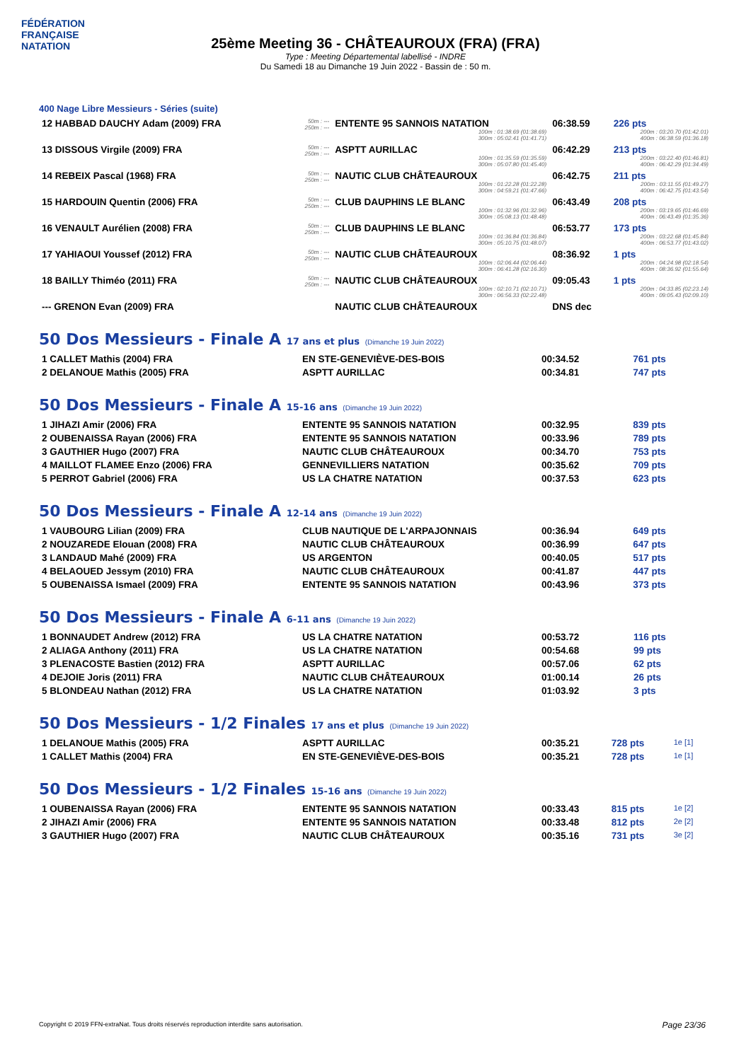FÉDÉRATION FRANÇAISE
NATATION
25ème Meeting 36 - CHÂTEAUROUX (FRA) (FRA)
Type : Meeting Départemental labellisé - INDRE
Du Samedi 18 au Dimanche 19 Juin 2022 - Bassin de : 50 m.
400 Nage Libre Messieurs - Séries (suite)
| 12 HABBAD DAUCHY Adam (2009) FRA | 50m : --- 250m : --- | ENTENTE 95 SANNOIS NATATION 100m : 01:38.69 (01:38.69) 300m : 05:02.41 (01:41.71) | 06:38.59 | 226 pts 200m : 03:20.70 (01:42.01) 400m : 06:38.59 (01:36.18) |
| 13 DISSOUS Virgile (2009) FRA | 50m : --- 250m : --- | ASPTT AURILLAC 100m : 01:35.59 (01:35.59) 300m : 05:07.80 (01:45.40) | 06:42.29 | 213 pts 200m : 03:22.40 (01:46.81) 400m : 06:42.29 (01:34.49) |
| 14 REBEIX Pascal (1968) FRA | 50m : --- 250m : --- | NAUTIC CLUB CHÂTEAUROUX 100m : 01:22.28 (01:22.28) 300m : 04:59.21 (01:47.66) | 06:42.75 | 211 pts 200m : 03:11.55 (01:49.27) 400m : 06:42.75 (01:43.54) |
| 15 HARDOUIN Quentin (2006) FRA | 50m : --- 250m : --- | CLUB DAUPHINS LE BLANC 100m : 01:32.96 (01:32.96) 300m : 05:08.13 (01:48.48) | 06:43.49 | 208 pts 200m : 03:19.65 (01:46.69) 400m : 06:43.49 (01:35.36) |
| 16 VENAULT Aurélien (2008) FRA | 50m : --- 250m : --- | CLUB DAUPHINS LE BLANC 100m : 01:36.84 (01:36.84) 300m : 05:10.75 (01:48.07) | 06:53.77 | 173 pts 200m : 03:22.68 (01:45.84) 400m : 06:53.77 (01:43.02) |
| 17 YAHIAOUI Youssef (2012) FRA | 50m : --- 250m : --- | NAUTIC CLUB CHÂTEAUROUX 100m : 02:06.44 (02:06.44) 300m : 06:41.28 (02:16.30) | 08:36.92 | 1 pts 200m : 04:24.98 (02:18.54) 400m : 08:36.92 (01:55.64) |
| 18 BAILLY Thiméo (2011) FRA | 50m : --- 250m : --- | NAUTIC CLUB CHÂTEAUROUX 100m : 02:10.71 (02:10.71) 300m : 06:56.33 (02:22.48) | 09:05.43 | 1 pts 200m : 04:33.85 (02:23.14) 400m : 09:05.43 (02:09.10) |
| --- GRENON Evan (2009) FRA | | NAUTIC CLUB CHÂTEAUROUX | DNS dec | |
50 Dos Messieurs - Finale A 17 ans et plus (Dimanche 19 Juin 2022)
| 1 CALLET Mathis (2004) FRA | EN STE-GENEVIÈVE-DES-BOIS | 00:34.52 | 761 pts |
| 2 DELANOUE Mathis (2005) FRA | ASPTT AURILLAC | 00:34.81 | 747 pts |
50 Dos Messieurs - Finale A 15-16 ans (Dimanche 19 Juin 2022)
| 1 JIHAZI Amir (2006) FRA | ENTENTE 95 SANNOIS NATATION | 00:32.95 | 839 pts |
| 2 OUBENAISSA Rayan (2006) FRA | ENTENTE 95 SANNOIS NATATION | 00:33.96 | 789 pts |
| 3 GAUTHIER Hugo (2007) FRA | NAUTIC CLUB CHÂTEAUROUX | 00:34.70 | 753 pts |
| 4 MAILLOT FLAMEE Enzo (2006) FRA | GENNEVILLIERS NATATION | 00:35.62 | 709 pts |
| 5 PERROT Gabriel (2006) FRA | US LA CHATRE NATATION | 00:37.53 | 623 pts |
50 Dos Messieurs - Finale A 12-14 ans (Dimanche 19 Juin 2022)
| 1 VAUBOURG Lilian (2009) FRA | CLUB NAUTIQUE DE L'ARPAJONNAIS | 00:36.94 | 649 pts |
| 2 NOUZAREDE Elouan (2008) FRA | NAUTIC CLUB CHÂTEAUROUX | 00:36.99 | 647 pts |
| 3 LANDAUD Mahé (2009) FRA | US ARGENTON | 00:40.05 | 517 pts |
| 4 BELAOUED Jessym (2010) FRA | NAUTIC CLUB CHÂTEAUROUX | 00:41.87 | 447 pts |
| 5 OUBENAISSA Ismael (2009) FRA | ENTENTE 95 SANNOIS NATATION | 00:43.96 | 373 pts |
50 Dos Messieurs - Finale A 6-11 ans (Dimanche 19 Juin 2022)
| 1 BONNAUDET Andrew (2012) FRA | US LA CHATRE NATATION | 00:53.72 | 116 pts |
| 2 ALIAGA Anthony (2011) FRA | US LA CHATRE NATATION | 00:54.68 | 99 pts |
| 3 PLENACOSTE Bastien (2012) FRA | ASPTT AURILLAC | 00:57.06 | 62 pts |
| 4 DEJOIE Joris (2011) FRA | NAUTIC CLUB CHÂTEAUROUX | 01:00.14 | 26 pts |
| 5 BLONDEAU Nathan (2012) FRA | US LA CHATRE NATATION | 01:03.92 | 3 pts |
50 Dos Messieurs - 1/2 Finales 17 ans et plus (Dimanche 19 Juin 2022)
| 1 DELANOUE Mathis (2005) FRA | ASPTT AURILLAC | 00:35.21 | 728 pts | 1e [1] |
| 1 CALLET Mathis (2004) FRA | EN STE-GENEVIÈVE-DES-BOIS | 00:35.21 | 728 pts | 1e [1] |
50 Dos Messieurs - 1/2 Finales 15-16 ans (Dimanche 19 Juin 2022)
| 1 OUBENAISSA Rayan (2006) FRA | ENTENTE 95 SANNOIS NATATION | 00:33.43 | 815 pts | 1e [2] |
| 2 JIHAZI Amir (2006) FRA | ENTENTE 95 SANNOIS NATATION | 00:33.48 | 812 pts | 2e [2] |
| 3 GAUTHIER Hugo (2007) FRA | NAUTIC CLUB CHÂTEAUROUX | 00:35.16 | 731 pts | 3e [2] |
Copyright © 2019 FFN-extraNat. Tous droits réservés reproduction interdite sans autorisation.
Page 23/36